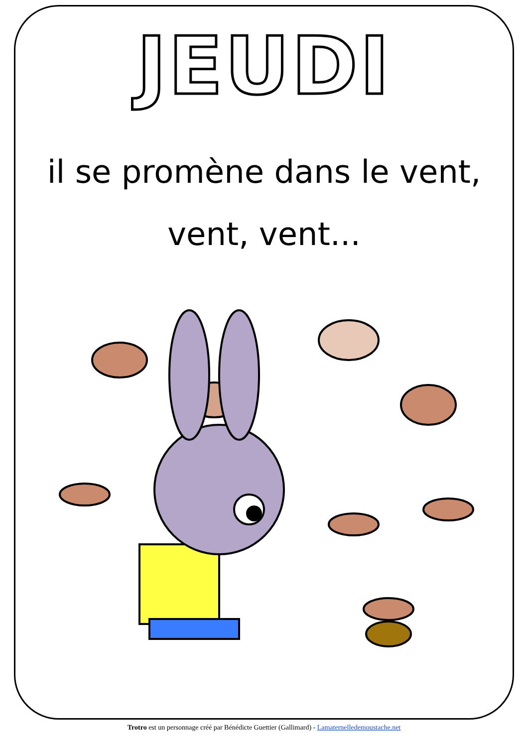JEUDI
il se promène dans le vent,
vent, vent...
Trotro est un personnage créé par Bénédicte Guettier (Gallimard) - Lamaternelledemoustache.net